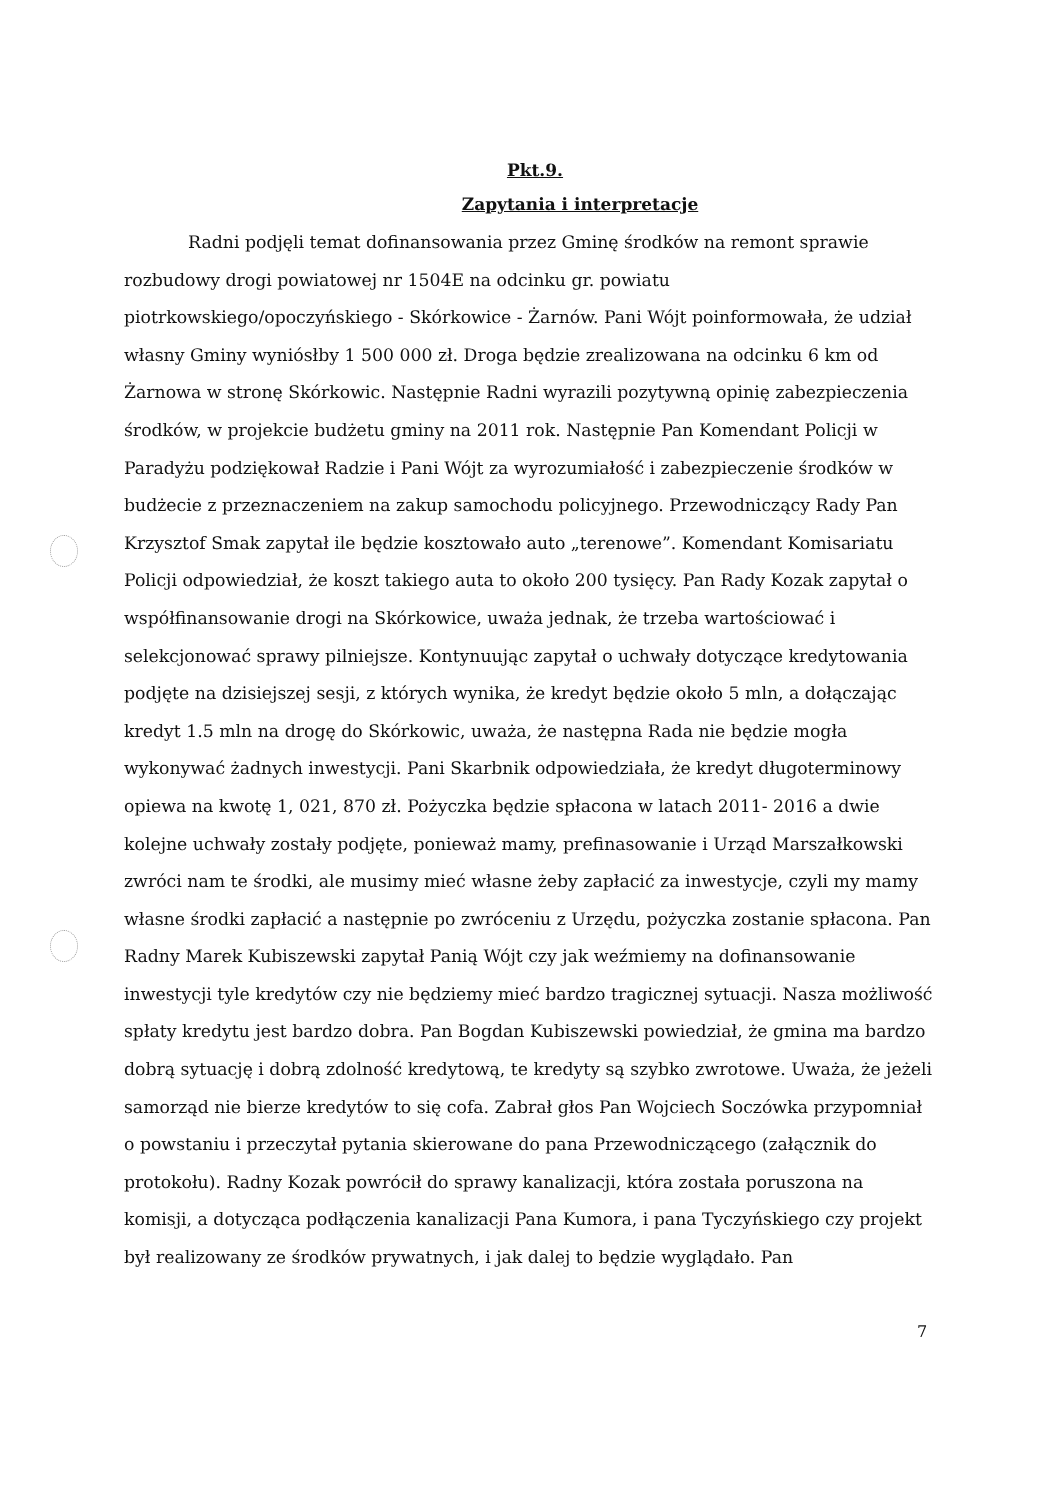Pkt.9.
Zapytania i interpretacje
Radni podjęli temat dofinansowania przez Gminę środków na remont sprawie rozbudowy drogi powiatowej nr 1504E na odcinku gr. powiatu piotrkowskiego/opoczyńskiego - Skórkowice - Żarnów. Pani Wójt poinformowała, że udział własny Gminy wyniósłby 1 500 000 zł. Droga będzie zrealizowana na odcinku 6 km od Żarnowa w stronę Skórkowic. Następnie Radni wyrazili pozytywną opinię zabezpieczenia środków, w projekcie budżetu gminy na 2011 rok. Następnie Pan Komendant Policji w Paradyżu podziękował Radzie i Pani Wójt za wyrozumiałość i zabezpieczenie środków w budżecie z przeznaczeniem na zakup samochodu policyjnego. Przewodniczący Rady Pan Krzysztof Smak zapytał ile będzie kosztowało auto „terenowe”. Komendant Komisariatu Policji odpowiedział, że koszt takiego auta to około 200 tysięcy. Pan Rady Kozak zapytał o współfinansowanie drogi na Skórkowice, uważa jednak, że trzeba wartościować i selekcjonować sprawy pilniejsze. Kontynuując zapytał o uchwały dotyczące kredytowania podjęte na dzisiejszej sesji, z których wynika, że kredyt będzie około 5 mln, a dołączając kredyt 1.5 mln na drogę do Skórkowic, uważa, że następna Rada nie będzie mogła wykonywać żadnych inwestycji. Pani Skarbnik odpowiedziała, że kredyt długoterminowy opiewa na kwotę 1, 021, 870 zł. Pożyczka będzie spłacona w latach 2011- 2016 a dwie kolejne uchwały zostały podjęte, ponieważ mamy, prefinasowanie i Urząd Marszałkowski zwróci nam te środki, ale musimy mieć własne żeby zapłacić za inwestycje, czyli my mamy własne środki zapłacić a następnie po zwróceniu z Urzędu, pożyczka zostanie spłacona. Pan Radny Marek Kubiszewski zapytał Panią Wójt czy jak weźmiemy na dofinansowanie inwestycji tyle kredytów czy nie będziemy mieć bardzo tragicznej sytuacji. Nasza możliwość spłaty kredytu jest bardzo dobra. Pan Bogdan Kubiszewski powiedział, że gmina ma bardzo dobrą sytuację i dobrą zdolność kredytową, te kredyty są szybko zwrotowe. Uważa, że jeżeli samorząd nie bierze kredytów to się cofa. Zabrał głos Pan Wojciech Soczówka przypomniał o powstaniu i przeczytał pytania skierowane do pana Przewodniczącego (załącznik do protokołu). Radny Kozak powrócił do sprawy kanalizacji, która została poruszona na komisji, a dotycząca podłączenia kanalizacji Pana Kumora, i pana Tyczyńskiego czy projekt był realizowany ze środków prywatnych, i jak dalej to będzie wyglądało. Pan
7